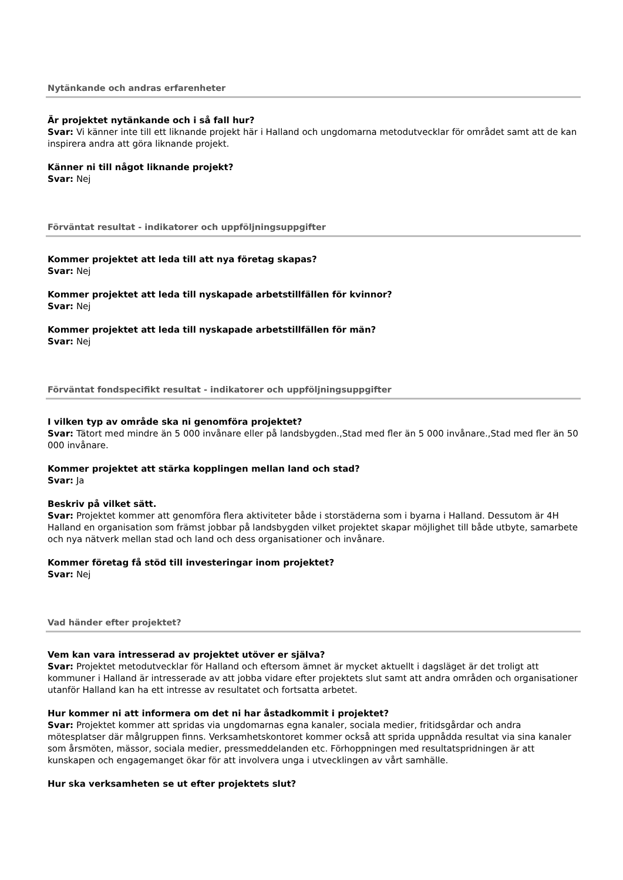Nytänkande och andras erfarenheter
Är projektet nytänkande och i så fall hur?
Svar: Vi känner inte till ett liknande projekt här i Halland och ungdomarna metodutvecklar för området samt att de kan inspirera andra att göra liknande projekt.
Känner ni till något liknande projekt?
Svar: Nej
Förväntat resultat - indikatorer och uppföljningsuppgifter
Kommer projektet att leda till att nya företag skapas?
Svar: Nej
Kommer projektet att leda till nyskapade arbetstillfällen för kvinnor?
Svar: Nej
Kommer projektet att leda till nyskapade arbetstillfällen för män?
Svar: Nej
Förväntat fondspecifikt resultat - indikatorer och uppföljningsuppgifter
I vilken typ av område ska ni genomföra projektet?
Svar: Tätort med mindre än 5 000 invånare eller på landsbygden.,Stad med fler än 5 000 invånare.,Stad med fler än 50 000 invånare.
Kommer projektet att stärka kopplingen mellan land och stad?
Svar: Ja
Beskriv på vilket sätt.
Svar: Projektet kommer att genomföra flera aktiviteter både i storstäderna som i byarna i Halland. Dessutom är 4H Halland en organisation som främst jobbar på landsbygden vilket projektet skapar möjlighet till både utbyte, samarbete och nya nätverk mellan stad och land och dess organisationer och invånare.
Kommer företag få stöd till investeringar inom projektet?
Svar: Nej
Vad händer efter projektet?
Vem kan vara intresserad av projektet utöver er själva?
Svar: Projektet metodutvecklar för Halland och eftersom ämnet är mycket aktuellt i dagsläget är det troligt att kommuner i Halland är intresserade av att jobba vidare efter projektets slut samt att andra områden och organisationer utanför Halland kan ha ett intresse av resultatet och fortsatta arbetet.
Hur kommer ni att informera om det ni har åstadkommit i projektet?
Svar: Projektet kommer att spridas via ungdomarnas egna kanaler, sociala medier, fritidsgårdar och andra mötesplatser där målgruppen finns. Verksamhetskontoret kommer också att sprida uppnådda resultat via sina kanaler som årsmöten, mässor, sociala medier, pressmeddelanden etc. Förhoppningen med resultatspridningen är att kunskapen och engagemanget ökar för att involvera unga i utvecklingen av vårt samhälle.
Hur ska verksamheten se ut efter projektets slut?